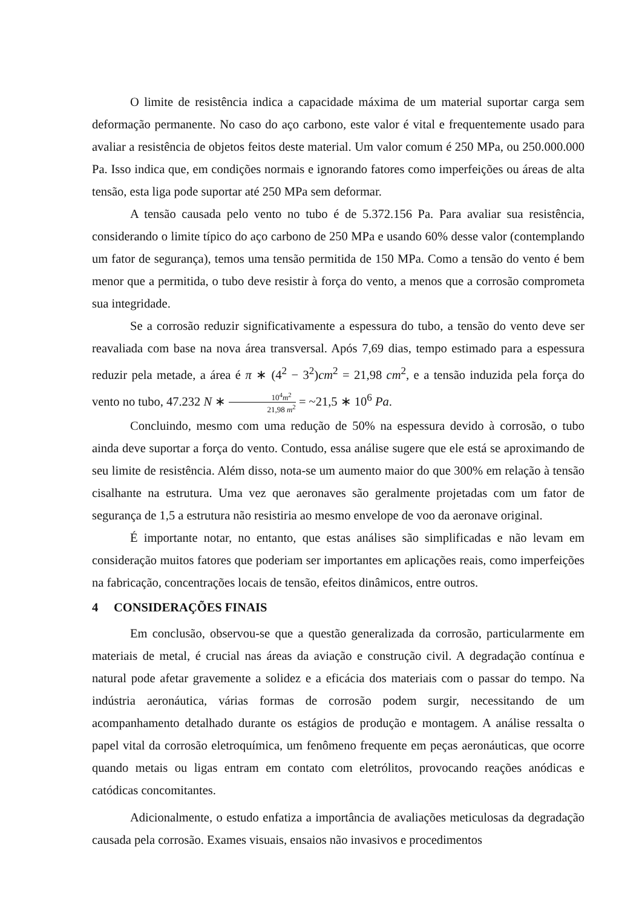O limite de resistência indica a capacidade máxima de um material suportar carga sem deformação permanente. No caso do aço carbono, este valor é vital e frequentemente usado para avaliar a resistência de objetos feitos deste material. Um valor comum é 250 MPa, ou 250.000.000 Pa. Isso indica que, em condições normais e ignorando fatores como imperfeições ou áreas de alta tensão, esta liga pode suportar até 250 MPa sem deformar.
A tensão causada pelo vento no tubo é de 5.372.156 Pa. Para avaliar sua resistência, considerando o limite típico do aço carbono de 250 MPa e usando 60% desse valor (contemplando um fator de segurança), temos uma tensão permitida de 150 MPa. Como a tensão do vento é bem menor que a permitida, o tubo deve resistir à força do vento, a menos que a corrosão comprometa sua integridade.
Se a corrosão reduzir significativamente a espessura do tubo, a tensão do vento deve ser reavaliada com base na nova área transversal. Após 7,69 dias, tempo estimado para a espessura reduzir pela metade, a área é π ∗ (4<sup>2</sup> − 3<sup>2</sup>)cm<sup>2</sup> = 21,98 cm<sup>2</sup>, e a tensão induzida pela força do vento no tubo, 47.232 N ∗ 10<sup>4</sup>m<sup>2</sup> 21,98 m<sup>2</sup> = ~21,5 ∗ 10<sup>6</sup> Pa.
Concluindo, mesmo com uma redução de 50% na espessura devido à corrosão, o tubo ainda deve suportar a força do vento. Contudo, essa análise sugere que ele está se aproximando de seu limite de resistência. Além disso, nota-se um aumento maior do que 300% em relação à tensão cisalhante na estrutura. Uma vez que aeronaves são geralmente projetadas com um fator de segurança de 1,5 a estrutura não resistiria ao mesmo envelope de voo da aeronave original.
É importante notar, no entanto, que estas análises são simplificadas e não levam em consideração muitos fatores que poderiam ser importantes em aplicações reais, como imperfeições na fabricação, concentrações locais de tensão, efeitos dinâmicos, entre outros.
4 CONSIDERAÇÕES FINAIS
Em conclusão, observou-se que a questão generalizada da corrosão, particularmente em materiais de metal, é crucial nas áreas da aviação e construção civil. A degradação contínua e natural pode afetar gravemente a solidez e a eficácia dos materiais com o passar do tempo. Na indústria aeronáutica, várias formas de corrosão podem surgir, necessitando de um acompanhamento detalhado durante os estágios de produção e montagem. A análise ressalta o papel vital da corrosão eletroquímica, um fenômeno frequente em peças aeronáuticas, que ocorre quando metais ou ligas entram em contato com eletrólitos, provocando reações anódicas e catódicas concomitantes.
Adicionalmente, o estudo enfatiza a importância de avaliações meticulosas da degradação causada pela corrosão. Exames visuais, ensaios não invasivos e procedimentos